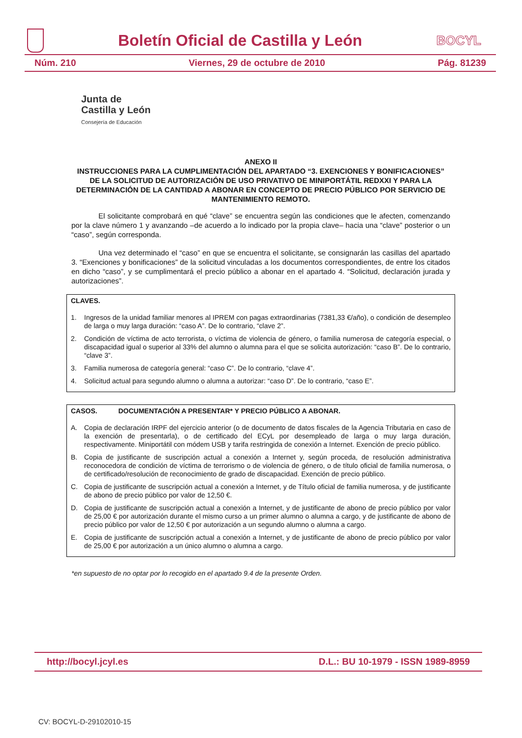Boletín Oficial de Castilla y León
BOCYL
Núm. 210 Viernes, 29 de octubre de 2010 Pág. 81239
Junta de
Castilla y León
Consejería de Educación
ANEXO II
INSTRUCCIONES PARA LA CUMPLIMENTACIÓN DEL APARTADO “3. EXENCIONES Y BONIFICACIONES” DE LA SOLICITUD DE AUTORIZACIÓN DE USO PRIVATIVO DE MINIPORTÁTIL REDXXI Y PARA LA DETERMINACIÓN DE LA CANTIDAD A ABONAR EN CONCEPTO DE PRECIO PÚBLICO POR SERVICIO DE MANTENIMIENTO REMOTO.
El solicitante comprobará en qué “clave” se encuentra según las condiciones que le afecten, comenzando por la clave número 1 y avanzando –de acuerdo a lo indicado por la propia clave– hacia una “clave” posterior o un “caso”, según corresponda.
Una vez determinado el “caso” en que se encuentra el solicitante, se consignarán las casillas del apartado 3. “Exenciones y bonificaciones” de la solicitud vinculadas a los documentos correspondientes, de entre los citados en dicho “caso”, y se cumplimentará el precio público a abonar en el apartado 4. “Solicitud, declaración jurada y autorizaciones”.
CLAVES.
1. Ingresos de la unidad familiar menores al IPREM con pagas extraordinarias (7381,33 €/año), o condición de desempleo de larga o muy larga duración: “caso A”. De lo contrario, “clave 2”.
2. Condición de víctima de acto terrorista, o víctima de violencia de género, o familia numerosa de categoría especial, o discapacidad igual o superior al 33% del alumno o alumna para el que se solicita autorización: “caso B”. De lo contrario, “clave 3”.
3. Familia numerosa de categoría general: “caso C”. De lo contrario, “clave 4”.
4. Solicitud actual para segundo alumno o alumna a autorizar: “caso D”. De lo contrario, “caso E”.
CASOS. DOCUMENTACIÓN A PRESENTAR* Y PRECIO PÚBLICO A ABONAR.
A. Copia de declaración IRPF del ejercicio anterior (o de documento de datos fiscales de la Agencia Tributaria en caso de la exención de presentarla), o de certificado del ECyL por desempleado de larga o muy larga duración, respectivamente. Miniportátil con módem USB y tarifa restringida de conexión a Internet. Exención de precio público.
B. Copia de justificante de suscripción actual a conexión a Internet y, según proceda, de resolución administrativa reconocedora de condición de víctima de terrorismo o de violencia de género, o de título oficial de familia numerosa, o de certificado/resolución de reconocimiento de grado de discapacidad. Exención de precio público.
C. Copia de justificante de suscripción actual a conexión a Internet, y de Título oficial de familia numerosa, y de justificante de abono de precio público por valor de 12,50 €.
D. Copia de justificante de suscripción actual a conexión a Internet, y de justificante de abono de precio público por valor de 25,00 € por autorización durante el mismo curso a un primer alumno o alumna a cargo, y de justificante de abono de precio público por valor de 12,50 € por autorización a un segundo alumno o alumna a cargo.
E. Copia de justificante de suscripción actual a conexión a Internet, y de justificante de abono de precio público por valor de 25,00 € por autorización a un único alumno o alumna a cargo.
*en supuesto de no optar por lo recogido en el apartado 9.4 de la presente Orden.
http://bocyl.jcyl.es D.L.: BU 10-1979 - ISSN 1989-8959
CV: BOCYL-D-29102010-15